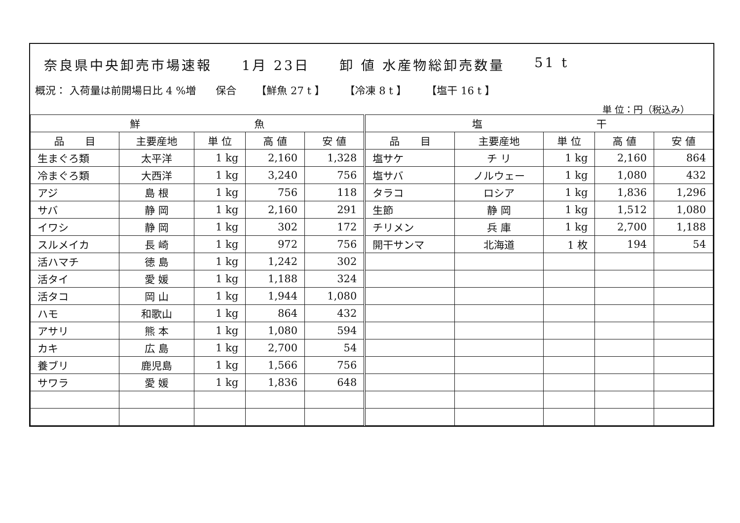奈良県中央卸売市場速報 1月 23日 卸 値 水産物総卸売数量 51 t
概況： 入荷量は前開場日比 4 %増 保合 【鮮魚 27 t 】 【冷凍 8 t 】 【塩干 16 t 】
単 位：円（税込み）
| 鮮 魚 | | | | | 塩 干 | | | | |
| --- | --- | --- | --- | --- | --- | --- | --- | --- | --- |
| 品 目 | 主要産地 | 単 位 | 高 値 | 安 値 | 品 目 | 主要産地 | 単 位 | 高 値 | 安 値 |
| 生まぐろ類 | 太平洋 | 1 kg | 2,160 | 1,328 | 塩サケ | チ リ | 1 kg | 2,160 | 864 |
| 冷まぐろ類 | 大西洋 | 1 kg | 3,240 | 756 | 塩サバ | ノルウェー | 1 kg | 1,080 | 432 |
| アジ | 島 根 | 1 kg | 756 | 118 | タラコ | ロシア | 1 kg | 1,836 | 1,296 |
| サバ | 静 岡 | 1 kg | 2,160 | 291 | 生節 | 静 岡 | 1 kg | 1,512 | 1,080 |
| イワシ | 静 岡 | 1 kg | 302 | 172 | チリメン | 兵 庫 | 1 kg | 2,700 | 1,188 |
| スルメイカ | 長 崎 | 1 kg | 972 | 756 | 開干サンマ | 北海道 | 1 枚 | 194 | 54 |
| 活ハマチ | 徳 島 | 1 kg | 1,242 | 302 | | | | | |
| 活タイ | 愛 媛 | 1 kg | 1,188 | 324 | | | | | |
| 活タコ | 岡 山 | 1 kg | 1,944 | 1,080 | | | | | |
| ハモ | 和歌山 | 1 kg | 864 | 432 | | | | | |
| アサリ | 熊 本 | 1 kg | 1,080 | 594 | | | | | |
| カキ | 広 島 | 1 kg | 2,700 | 54 | | | | | |
| 養ブリ | 鹿児島 | 1 kg | 1,566 | 756 | | | | | |
| サワラ | 愛 媛 | 1 kg | 1,836 | 648 | | | | | |